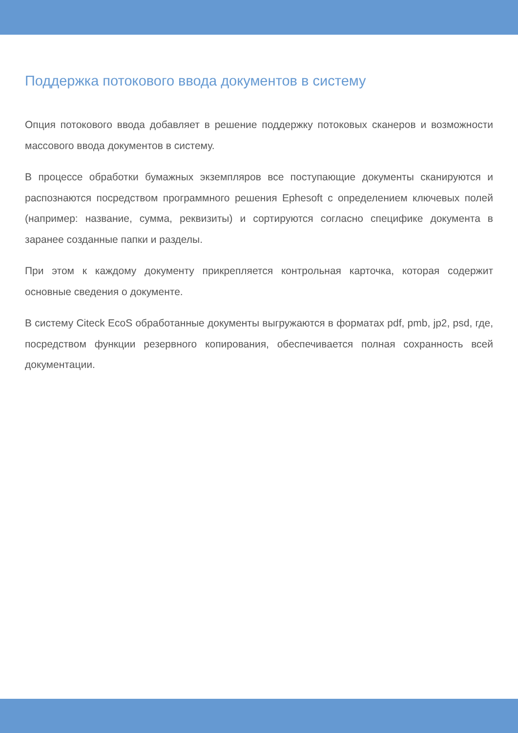Поддержка потокового ввода документов в систему
Опция потокового ввода добавляет в решение поддержку потоковых сканеров и возможности массового ввода документов в систему.
В процессе обработки бумажных экземпляров все поступающие документы сканируются и распознаются посредством программного решения Ephesoft с определением ключевых полей (например: название, сумма, реквизиты) и сортируются согласно специфике документа в заранее созданные папки и разделы.
При этом к каждому документу прикрепляется контрольная карточка, которая содержит основные сведения о документе.
В систему Citeck EcoS обработанные документы выгружаются в форматах pdf, pmb, jp2, psd, где, посредством функции резервного копирования, обеспечивается полная сохранность всей документации.